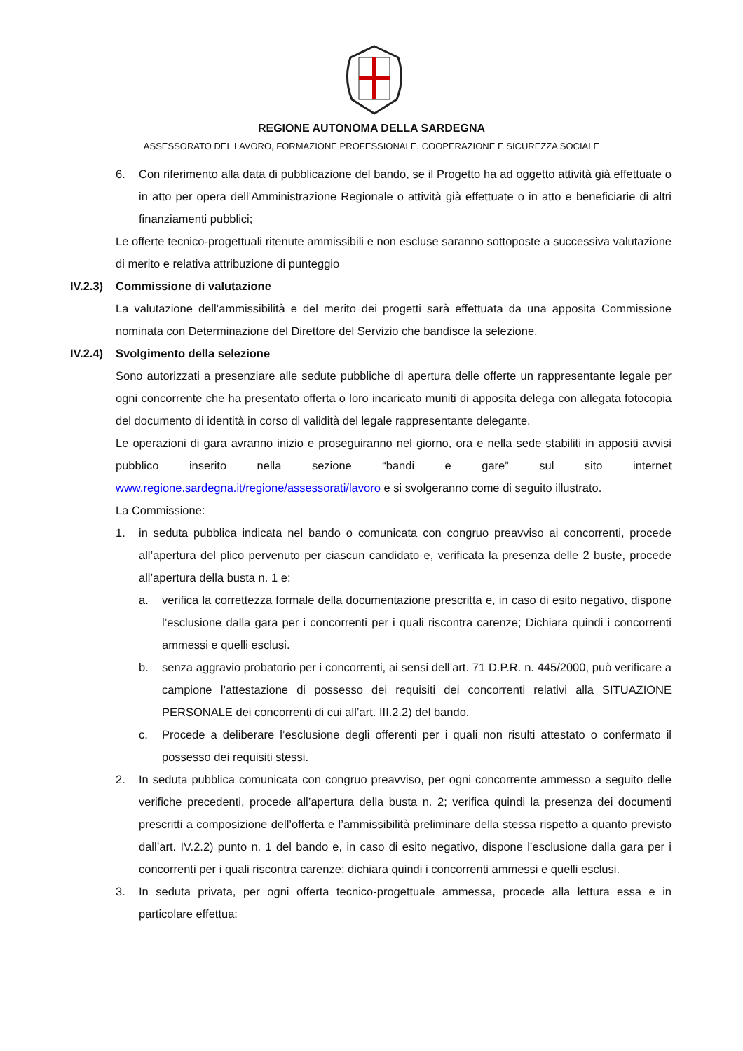REGIONE AUTONOMA DELLA SARDEGNA
ASSESSORATO DEL LAVORO, FORMAZIONE PROFESSIONALE, COOPERAZIONE E SICUREZZA SOCIALE
6. Con riferimento alla data di pubblicazione del bando, se il Progetto ha ad oggetto attività già effettuate o in atto per opera dell’Amministrazione Regionale o attività già effettuate o in atto e beneficiarie di altri finanziamenti pubblici;
Le offerte tecnico-progettuali ritenute ammissibili e non escluse saranno sottoposte a successiva valutazione di merito e relativa attribuzione di punteggio
IV.2.3) Commissione di valutazione
La valutazione dell’ammissibilità e del merito dei progetti sarà effettuata da una apposita Commissione nominata con Determinazione del Direttore del Servizio che bandisce la selezione.
IV.2.4) Svolgimento della selezione
Sono autorizzati a presenziare alle sedute pubbliche di apertura delle offerte un rappresentante legale per ogni concorrente che ha presentato offerta o loro incaricato muniti di apposita delega con allegata fotocopia del documento di identità in corso di validità del legale rappresentante delegante.
Le operazioni di gara avranno inizio e proseguiranno nel giorno, ora e nella sede stabiliti in appositi avvisi pubblico inserito nella sezione “bandi e gare” sul sito internet www.regione.sardegna.it/regione/assessorati/lavoro e si svolgeranno come di seguito illustrato.
La Commissione:
1. in seduta pubblica indicata nel bando o comunicata con congruo preavviso ai concorrenti, procede all’apertura del plico pervenuto per ciascun candidato e, verificata la presenza delle 2 buste, procede all’apertura della busta n. 1 e:
a. verifica la correttezza formale della documentazione prescritta e, in caso di esito negativo, dispone l’esclusione dalla gara per i concorrenti per i quali riscontra carenze; Dichiara quindi i concorrenti ammessi e quelli esclusi.
b. senza aggravio probatorio per i concorrenti, ai sensi dell’art. 71 D.P.R. n. 445/2000, può verificare a campione l’attestazione di possesso dei requisiti dei concorrenti relativi alla SITUAZIONE PERSONALE dei concorrenti di cui all’art. III.2.2) del bando.
c. Procede a deliberare l’esclusione degli offerenti per i quali non risulti attestato o confermato il possesso dei requisiti stessi.
2. In seduta pubblica comunicata con congruo preavviso, per ogni concorrente ammesso a seguito delle verifiche precedenti, procede all’apertura della busta n. 2; verifica quindi la presenza dei documenti prescritti a composizione dell’offerta e l’ammissibilità preliminare della stessa rispetto a quanto previsto dall’art. IV.2.2) punto n. 1 del bando e, in caso di esito negativo, dispone l’esclusione dalla gara per i concorrenti per i quali riscontra carenze; dichiara quindi i concorrenti ammessi e quelli esclusi.
3. In seduta privata, per ogni offerta tecnico-progettuale ammessa, procede alla lettura essa e in particolare effettua: